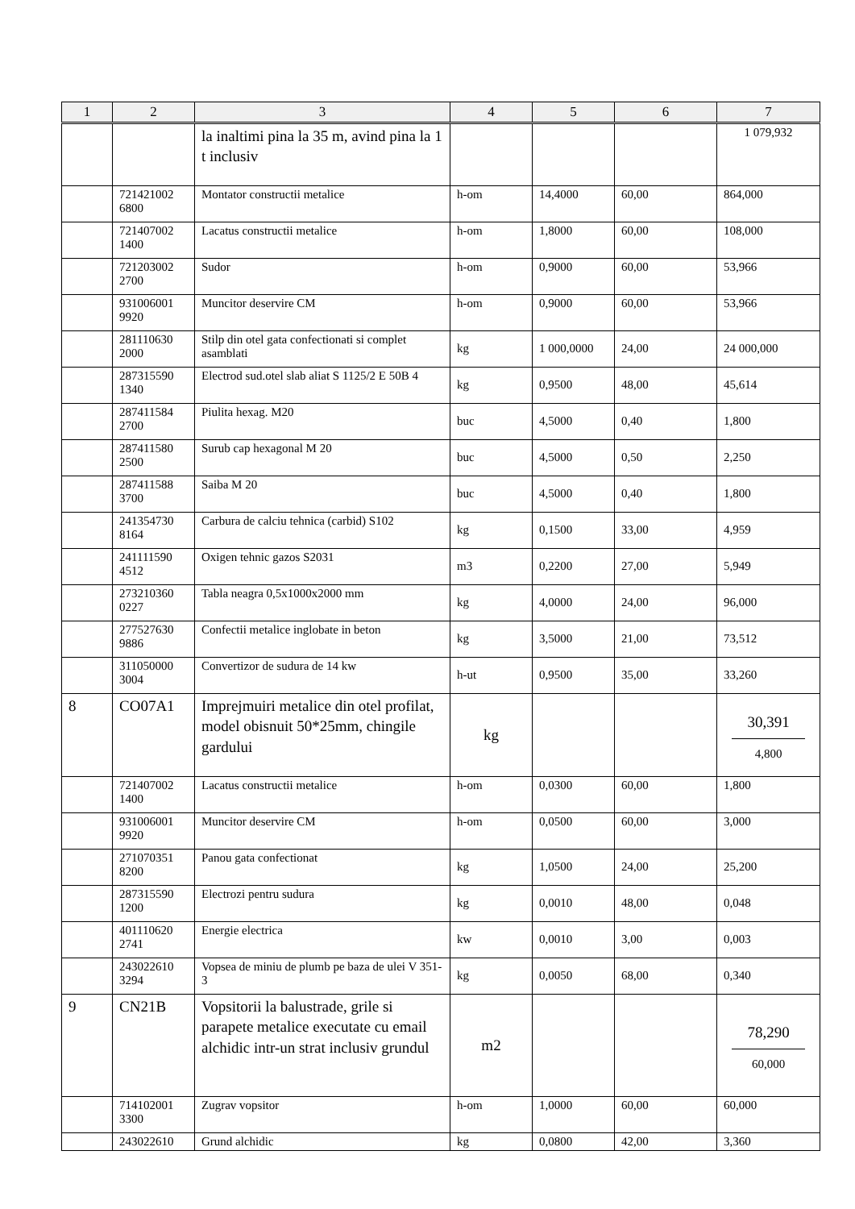| 1 | 2 | 3 | 4 | 5 | 6 | 7 |
| --- | --- | --- | --- | --- | --- | --- |
| | | la inaltimi pina la 35 m, avind pina la 1 t inclusiv | | | | 1 079,932 |
| | 721421002 6800 | Montator constructii metalice | h-om | 14,4000 | 60,00 | 864,000 |
| | 721407002 1400 | Lacatus constructii metalice | h-om | 1,8000 | 60,00 | 108,000 |
| | 721203002 2700 | Sudor | h-om | 0,9000 | 60,00 | 53,966 |
| | 931006001 9920 | Muncitor deservire CM | h-om | 0,9000 | 60,00 | 53,966 |
| | 281110630 2000 | Stilp din otel gata confectionati si complet asamblati | kg | 1 000,0000 | 24,00 | 24 000,000 |
| | 287315590 1340 | Electrod sud.otel slab aliat S 1125/2 E 50B 4 | kg | 0,9500 | 48,00 | 45,614 |
| | 287411584 2700 | Piulita hexag. M20 | buc | 4,5000 | 0,40 | 1,800 |
| | 287411580 2500 | Surub cap hexagonal M 20 | buc | 4,5000 | 0,50 | 2,250 |
| | 287411588 3700 | Saiba M 20 | buc | 4,5000 | 0,40 | 1,800 |
| | 241354730 8164 | Carbura de calciu tehnica (carbid) S102 | kg | 0,1500 | 33,00 | 4,959 |
| | 241111590 4512 | Oxigen tehnic gazos S2031 | m3 | 0,2200 | 27,00 | 5,949 |
| | 273210360 0227 | Tabla neagra 0,5x1000x2000 mm | kg | 4,0000 | 24,00 | 96,000 |
| | 277527630 9886 | Confectii metalice inglobate in beton | kg | 3,5000 | 21,00 | 73,512 |
| | 311050000 3004 | Convertizor de sudura de 14 kw | h-ut | 0,9500 | 35,00 | 33,260 |
| 8 | CO07A1 | Imprejmuiri metalice din otel profilat, model obisnuit 50*25mm, chingile gardului | kg | | | 30,391 4,800 |
| | 721407002 1400 | Lacatus constructii metalice | h-om | 0,0300 | 60,00 | 1,800 |
| | 931006001 9920 | Muncitor deservire CM | h-om | 0,0500 | 60,00 | 3,000 |
| | 271070351 8200 | Panou gata confectionat | kg | 1,0500 | 24,00 | 25,200 |
| | 287315590 1200 | Electrozi pentru sudura | kg | 0,0010 | 48,00 | 0,048 |
| | 401110620 2741 | Energie electrica | kw | 0,0010 | 3,00 | 0,003 |
| | 243022610 3294 | Vopsea de miniu de plumb pe baza de ulei V 351-3 | kg | 0,0050 | 68,00 | 0,340 |
| 9 | CN21B | Vopsitorii la balustrade, grile si parapete metalice executate cu email alchidic intr-un strat inclusiv grundul | m2 | | | 78,290 60,000 |
| | 714102001 3300 | Zugrav vopsitor | h-om | 1,0000 | 60,00 | 60,000 |
| | 243022610 | Grund alchidic | kg | 0,0800 | 42,00 | 3,360 |